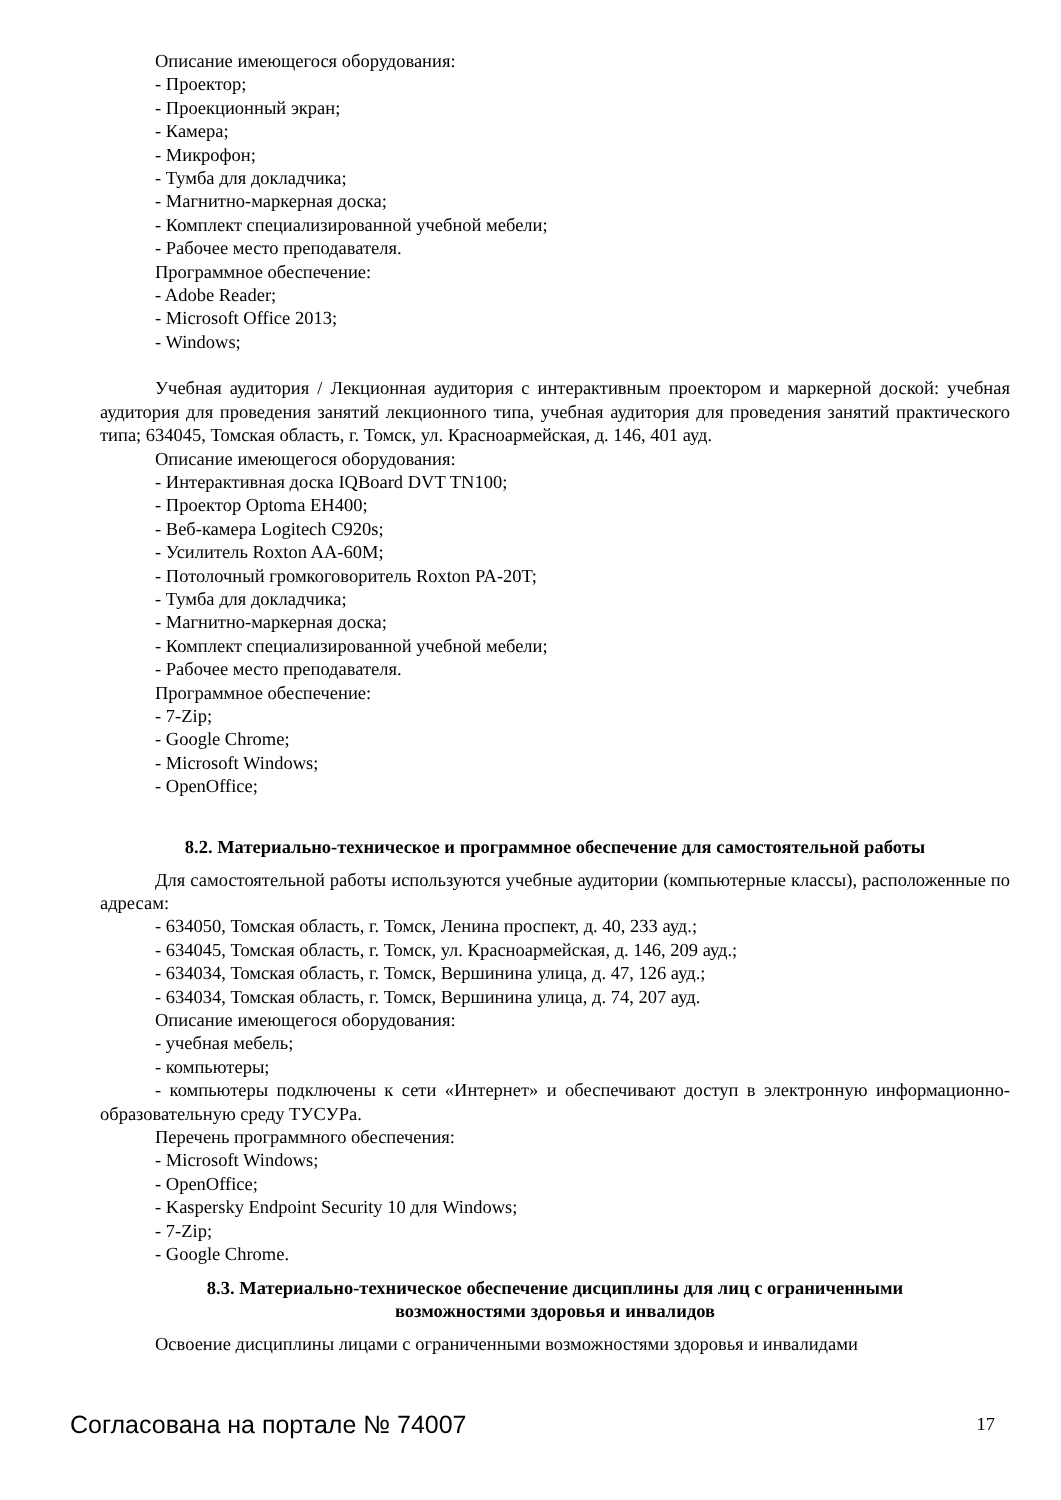Описание имеющегося оборудования:
- Проектор;
- Проекционный экран;
- Камера;
- Микрофон;
- Тумба для докладчика;
- Магнитно-маркерная доска;
- Комплект специализированной учебной мебели;
- Рабочее место преподавателя.
Программное обеспечение:
- Adobe Reader;
- Microsoft Office 2013;
- Windows;
Учебная аудитория / Лекционная аудитория с интерактивным проектором и маркерной доской: учебная аудитория для проведения занятий лекционного типа, учебная аудитория для проведения занятий практического типа; 634045, Томская область, г. Томск, ул. Красноармейская, д. 146, 401 ауд.
Описание имеющегося оборудования:
- Интерактивная доска IQBoard DVT TN100;
- Проектор Optoma EH400;
- Веб-камера Logitech C920s;
- Усилитель Roxton AA-60M;
- Потолочный громкоговоритель Roxton PA-20T;
- Тумба для докладчика;
- Магнитно-маркерная доска;
- Комплект специализированной учебной мебели;
- Рабочее место преподавателя.
Программное обеспечение:
- 7-Zip;
- Google Chrome;
- Microsoft Windows;
- OpenOffice;
8.2. Материально-техническое и программное обеспечение для самостоятельной работы
Для самостоятельной работы используются учебные аудитории (компьютерные классы), расположенные по адресам:
- 634050, Томская область, г. Томск, Ленина проспект, д. 40, 233 ауд.;
- 634045, Томская область, г. Томск, ул. Красноармейская, д. 146, 209 ауд.;
- 634034, Томская область, г. Томск, Вершинина улица, д. 47, 126 ауд.;
- 634034, Томская область, г. Томск, Вершинина улица, д. 74, 207 ауд.
Описание имеющегося оборудования:
- учебная мебель;
- компьютеры;
- компьютеры подключены к сети «Интернет» и обеспечивают доступ в электронную информационно-образовательную среду ТУСУРа.
Перечень программного обеспечения:
- Microsoft Windows;
- OpenOffice;
- Kaspersky Endpoint Security 10 для Windows;
- 7-Zip;
- Google Chrome.
8.3. Материально-техническое обеспечение дисциплины для лиц с ограниченными
возможностями здоровья и инвалидов
Освоение дисциплины лицами с ограниченными возможностями здоровья и инвалидами
Согласована на портале № 74007 17